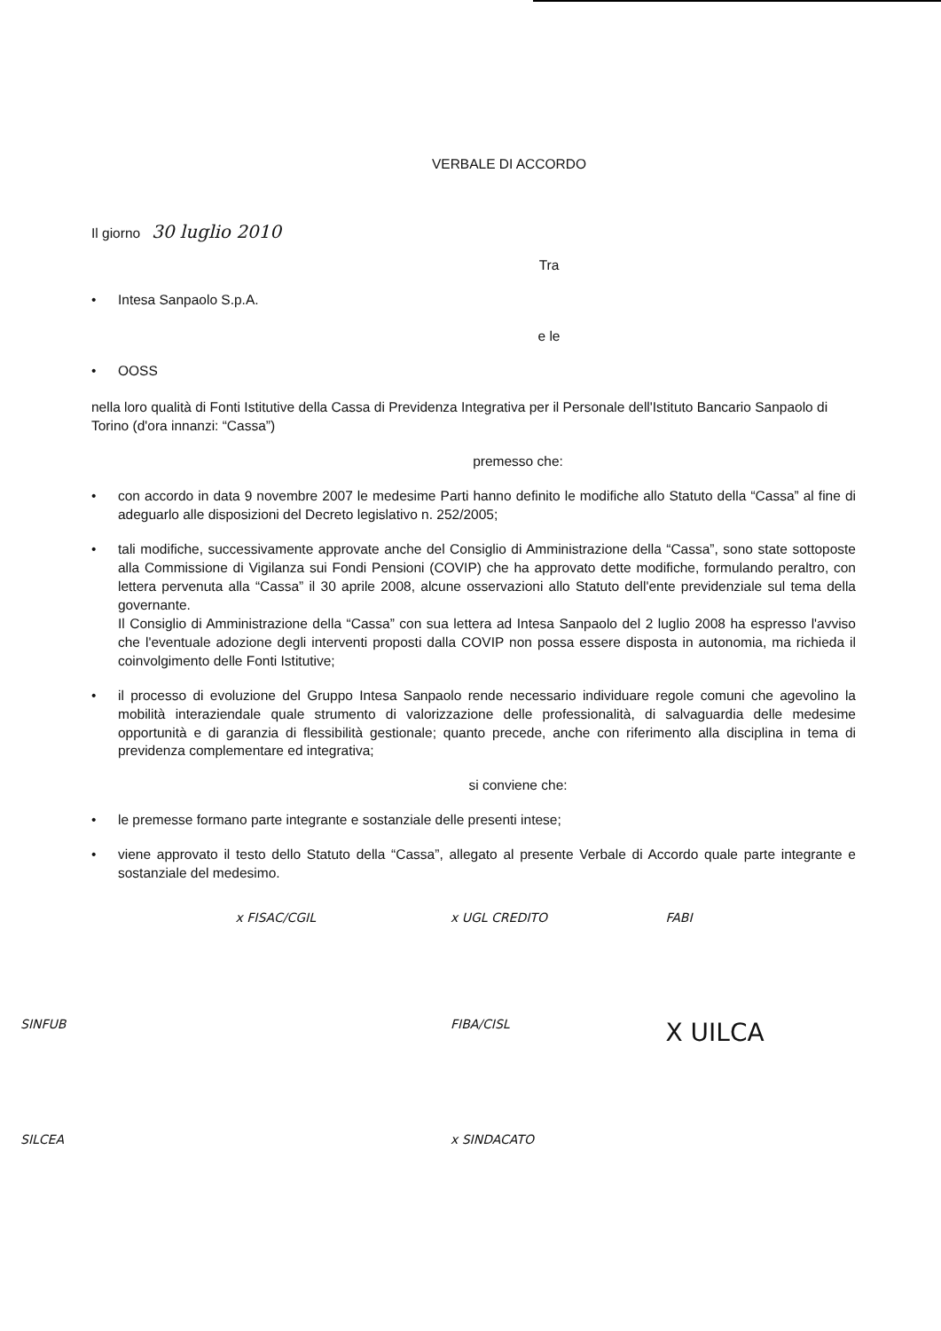VERBALE DI ACCORDO
Il giorno 30 luglio 2010
Tra
• Intesa Sanpaolo S.p.A.
e le
• OOSS
nella loro qualità di Fonti Istitutive della Cassa di Previdenza Integrativa per il Personale dell'Istituto Bancario Sanpaolo di Torino (d'ora innanzi: “Cassa”)
premesso che:
• con accordo in data 9 novembre 2007 le medesime Parti hanno definito le modifiche allo Statuto della “Cassa” al fine di adeguarlo alle disposizioni del Decreto legislativo n. 252/2005;
• tali modifiche, successivamente approvate anche del Consiglio di Amministrazione della “Cassa”, sono state sottoposte alla Commissione di Vigilanza sui Fondi Pensioni (COVIP) che ha approvato dette modifiche, formulando peraltro, con lettera pervenuta alla “Cassa” il 30 aprile 2008, alcune osservazioni allo Statuto dell'ente previdenziale sul tema della governante.
Il Consiglio di Amministrazione della “Cassa” con sua lettera ad Intesa Sanpaolo del 2 luglio 2008 ha espresso l'avviso che l'eventuale adozione degli interventi proposti dalla COVIP non possa essere disposta in autonomia, ma richieda il coinvolgimento delle Fonti Istitutive;
• il processo di evoluzione del Gruppo Intesa Sanpaolo rende necessario individuare regole comuni che agevolino la mobilità interaziendale quale strumento di valorizzazione delle professionalità, di salvaguardia delle medesime opportunità e di garanzia di flessibilità gestionale; quanto precede, anche con riferimento alla disciplina in tema di previdenza complementare ed integrativa;
si conviene che:
• le premesse formano parte integrante e sostanziale delle presenti intese;
• viene approvato il testo dello Statuto della “Cassa”, allegato al presente Verbale di Accordo quale parte integrante e sostanziale del medesimo.
x FISAC/CGIL
x UGL CREDITO
FABI
SINFUB
FIBA/CISL
X UILCA
SILCEA
x SINDACATO